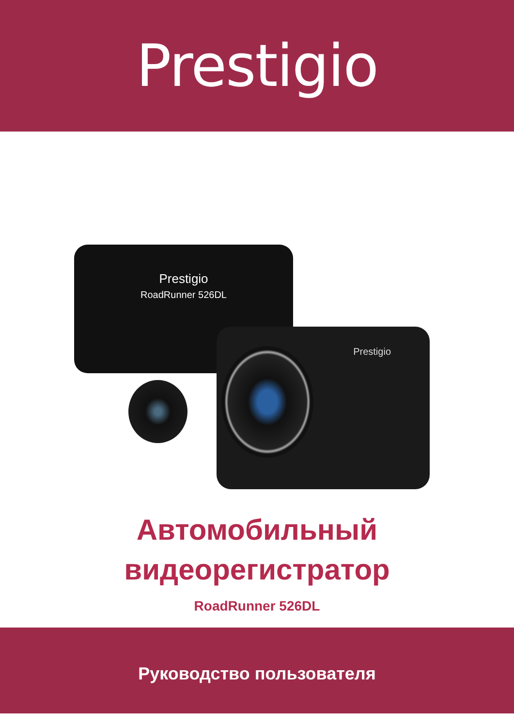Prestigio
Prestigio
RoadRunner 526DL
Prestigio
Автомобильный
видеорегистратор
RoadRunner 526DL
Руководство пользователя